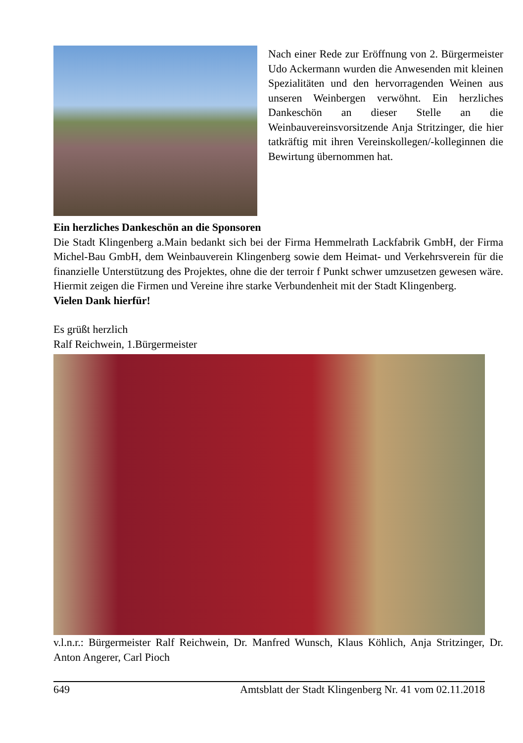Nach einer Rede zur Eröffnung von 2. Bürgermeister Udo Ackermann wurden die Anwesenden mit kleinen Spezialitäten und den hervorragenden Weinen aus unseren Weinbergen verwöhnt. Ein herzliches Dankeschön an dieser Stelle an die Weinbauvereinsvorsitzende Anja Stritzinger, die hier tatkräftig mit ihren Vereinskollegen/-kolleginnen die Bewirtung übernommen hat.
Ein herzliches Dankeschön an die Sponsoren
Die Stadt Klingenberg a.Main bedankt sich bei der Firma Hemmelrath Lackfabrik GmbH, der Firma Michel-Bau GmbH, dem Weinbauverein Klingenberg sowie dem Heimat- und Verkehrsverein für die finanzielle Unterstützung des Projektes, ohne die der terroir f Punkt schwer umzusetzen gewesen wäre. Hiermit zeigen die Firmen und Vereine ihre starke Verbundenheit mit der Stadt Klingenberg.
Vielen Dank hierfür!
Es grüßt herzlich
Ralf Reichwein, 1.Bürgermeister
v.l.n.r.: Bürgermeister Ralf Reichwein, Dr. Manfred Wunsch, Klaus Köhlich, Anja Stritzinger, Dr. Anton Angerer, Carl Pioch
649 Amtsblatt der Stadt Klingenberg Nr. 41 vom 02.11.2018